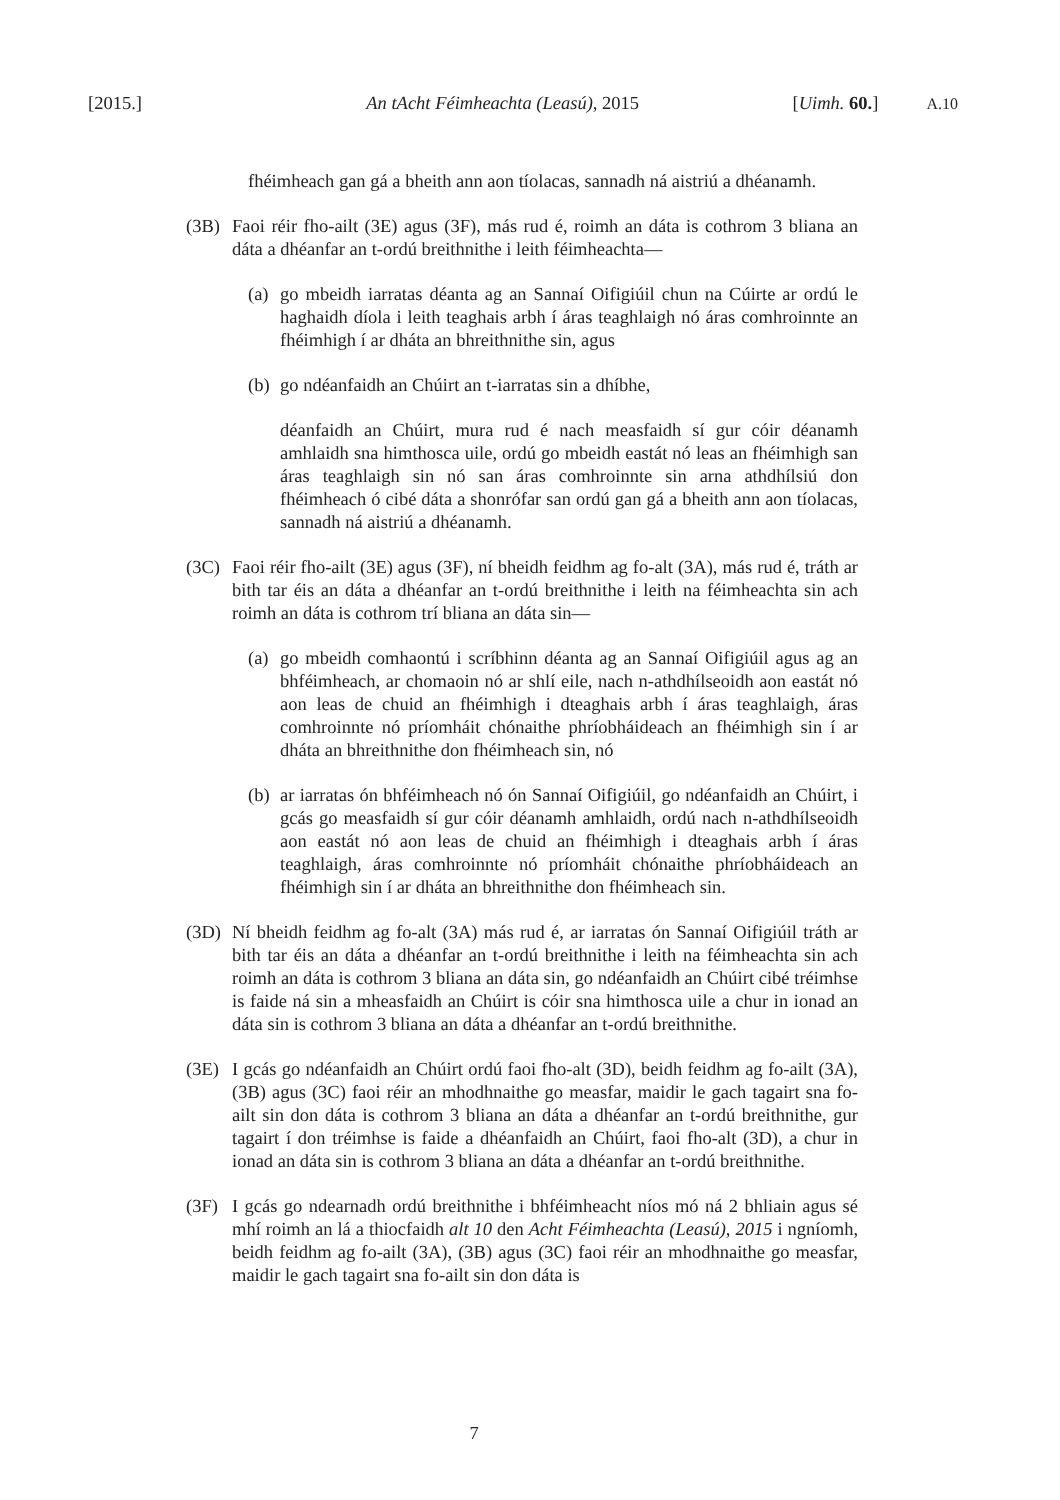[2015.] An tAcht Féimheachta (Leasú), 2015 [Uimh. 60.] A.10
fhéimheach gan gá a bheith ann aon tíolacas, sannadh ná aistriú a dhéanamh.
(3B) Faoi réir fho-ailt (3E) agus (3F), más rud é, roimh an dáta is cothrom 3 bliana an dáta a dhéanfar an t-ordú breithnithe i leith féimheachta—
(a)
go mbeidh iarratas déanta ag an Sannaí Oifigiúil chun na Cúirte ar ordú le haghaidh díola i leith teaghais arbh í áras teaghlaigh nó áras comhroinnte an fhéimhigh í ar dháta an bhreithnithe sin, agus
(b)
go ndéanfaidh an Chúirt an t-iarratas sin a dhíbhe,
déanfaidh an Chúirt, mura rud é nach measfaidh sí gur cóir déanamh amhlaidh sna himthosca uile, ordú go mbeidh eastát nó leas an fhéimhigh san áras teaghlaigh sin nó san áras comhroinnte sin arna athdhílsiú don fhéimheach ó cibé dáta a shonrófar san ordú gan gá a bheith ann aon tíolacas, sannadh ná aistriú a dhéanamh.
(3C) Faoi réir fho-ailt (3E) agus (3F), ní bheidh feidhm ag fo-alt (3A), más rud é, tráth ar bith tar éis an dáta a dhéanfar an t-ordú breithnithe i leith na féimheachta sin ach roimh an dáta is cothrom trí bliana an dáta sin—
(a)
go mbeidh comhaontú i scríbhinn déanta ag an Sannaí Oifigiúil agus ag an bhféimheach, ar chomaoin nó ar shlí eile, nach n-athdhílseoidh aon eastát nó aon leas de chuid an fhéimhigh i dteaghais arbh í áras teaghlaigh, áras comhroinnte nó príomháit chónaithe phríobháideach an fhéimhigh sin í ar dháta an bhreithnithe don fhéimheach sin, nó
(b)
ar iarratas ón bhféimheach nó ón Sannaí Oifigiúil, go ndéanfaidh an Chúirt, i gcás go measfaidh sí gur cóir déanamh amhlaidh, ordú nach n-athdhílseoidh aon eastát nó aon leas de chuid an fhéimhigh i dteaghais arbh í áras teaghlaigh, áras comhroinnte nó príomháit chónaithe phríobháideach an fhéimhigh sin í ar dháta an bhreithnithe don fhéimheach sin.
(3D) Ní bheidh feidhm ag fo-alt (3A) más rud é, ar iarratas ón Sannaí Oifigiúil tráth ar bith tar éis an dáta a dhéanfar an t-ordú breithnithe i leith na féimheachta sin ach roimh an dáta is cothrom 3 bliana an dáta sin, go ndéanfaidh an Chúirt cibé tréimhse is faide ná sin a mheasfaidh an Chúirt is cóir sna himthosca uile a chur in ionad an dáta sin is cothrom 3 bliana an dáta a dhéanfar an t-ordú breithnithe.
(3E) I gcás go ndéanfaidh an Chúirt ordú faoi fho-alt (3D), beidh feidhm ag fo-ailt (3A), (3B) agus (3C) faoi réir an mhodhnaithe go measfar, maidir le gach tagairt sna fo-ailt sin don dáta is cothrom 3 bliana an dáta a dhéanfar an t-ordú breithnithe, gur tagairt í don tréimhse is faide a dhéanfaidh an Chúirt, faoi fho-alt (3D), a chur in ionad an dáta sin is cothrom 3 bliana an dáta a dhéanfar an t-ordú breithnithe.
(3F) I gcás go ndearnadh ordú breithnithe i bhféimheacht níos mó ná 2 bhliain agus sé mhí roimh an lá a thiocfaidh alt 10 den Acht Féimheachta (Leasú), 2015 i ngníomh, beidh feidhm ag fo-ailt (3A), (3B) agus (3C) faoi réir an mhodhnaithe go measfar, maidir le gach tagairt sna fo-ailt sin don dáta is
7